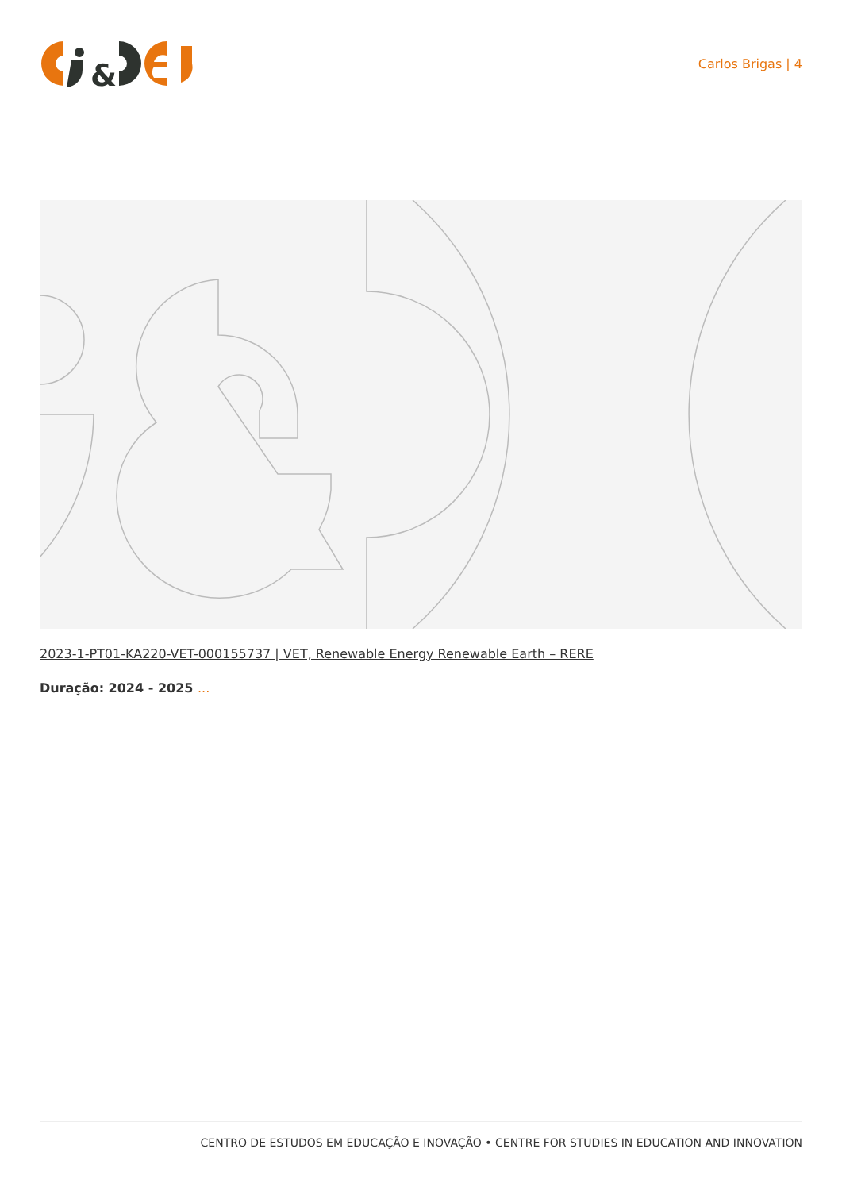&
Carlos Brigas | 4
2023-1-PT01-KA220-VET-000155737 | VET, Renewable Energy Renewable Earth – RERE
Duração: 2024 - 2025 ...
CENTRO DE ESTUDOS EM EDUCAÇÃO E INOVAÇÃO • CENTRE FOR STUDIES IN EDUCATION AND INNOVATION